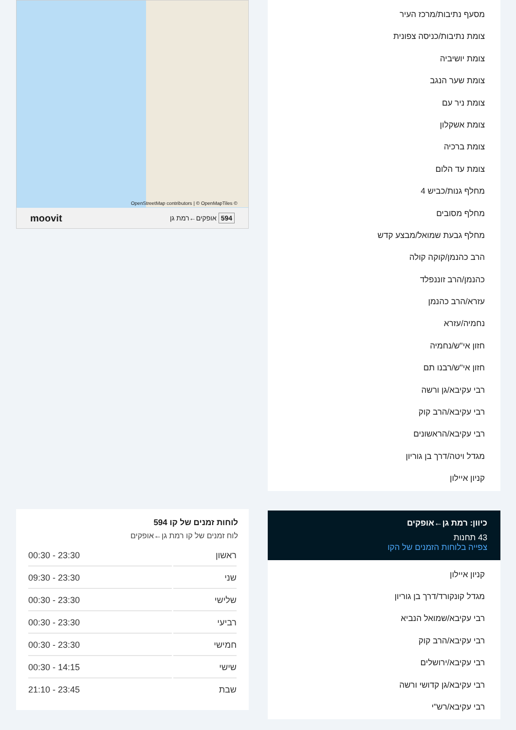מסעף נתיבות/מרכז העיר
צומת נתיבות/כניסה צפונית
צומת יושיביה
צומת שער הנגב
צומת ניר עם
צומת אשקלון
צומת ברכיה
צומת עד הלום
מחלף גנות/כביש 4
מחלף מסובים
מחלף גבעת שמואל/מבצע קדש
הרב כהנמן/קוקה קולה
כהנמן/הרב זוננפלד
עזרא/הרב כהנמן
נחמיה/עזרא
חזון אי"ש/נחמיה
חזון אי"ש/רבנו תם
רבי עקיבא/גן ורשה
רבי עקיבא/הרב קוק
רבי עקיבא/הראשונים
מגדל ויטה/דרך בן גוריון
קניון איילון
כיוון: רמת גן←אופקים
43 תחנות
צפייה בלוחות הזמנים של הקו
קניון איילון
מגדל קונקורד/דרך בן גוריון
רבי עקיבא/שמואל הנביא
רבי עקיבא/הרב קוק
רבי עקיבא/ירושלים
רבי עקיבא/גן קדושי ורשה
רבי עקיבא/רש"י
OpenStreetMap contributors | © OpenMapTiles ©
594 אופקים←רמת גן moovit
לוחות זמנים של קו 594
לוח זמנים של קו רמת גן←אופקים
| ראשון | 00:30 - 23:30 |
| שני | 09:30 - 23:30 |
| שלישי | 00:30 - 23:30 |
| רביעי | 00:30 - 23:30 |
| חמישי | 00:30 - 23:30 |
| שישי | 00:30 - 14:15 |
| שבת | 21:10 - 23:45 |